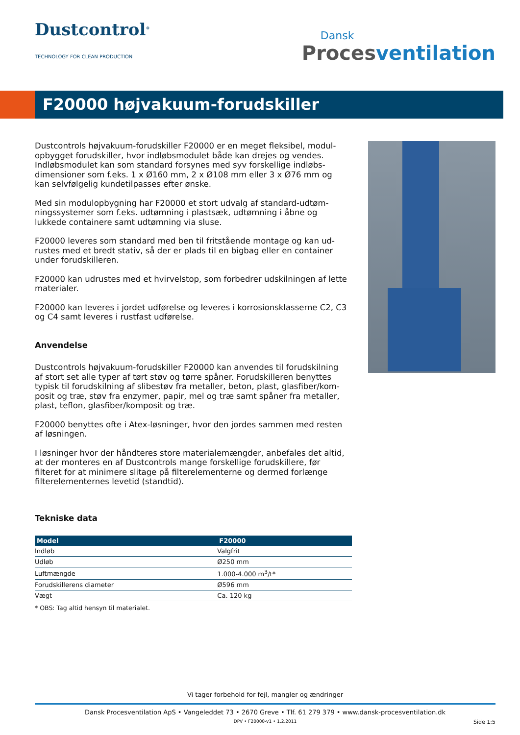Dustcontrol<sup>®</sup>
TECHNOLOGY FOR CLEAN PRODUCTION
Dansk
Procesventilation
F20000 højvakuum-forudskiller
Dustcontrols højvakuum-forudskiller F20000 er en meget fleksibel, modul-opbygget forudskiller, hvor indløbsmodulet både kan drejes og vendes. Indløbsmodulet kan som standard forsynes med syv forskellige indløbs-dimensioner som f.eks. 1 x Ø160 mm, 2 x Ø108 mm eller 3 x Ø76 mm og kan selvfølgelig kundetilpasses efter ønske.
Med sin modulopbygning har F20000 et stort udvalg af standard-udtøm-ningssystemer som f.eks. udtømning i plastsæk, udtømning i åbne og lukkede containere samt udtømning via sluse.
F20000 leveres som standard med ben til fritstående montage og kan ud-rustes med et bredt stativ, så der er plads til en bigbag eller en container under forudskilleren.
F20000 kan udrustes med et hvirvelstop, som forbedrer udskilningen af lette materialer.
F20000 kan leveres i jordet udførelse og leveres i korrosionsklasserne C2, C3 og C4 samt leveres i rustfast udførelse.
Anvendelse
Dustcontrols højvakuum-forudskiller F20000 kan anvendes til forudskilning af stort set alle typer af tørt støv og tørre spåner. Forudskilleren benyttes typisk til forudskilning af slibestøv fra metaller, beton, plast, glasfiber/kom-posit og træ, støv fra enzymer, papir, mel og træ samt spåner fra metaller, plast, teflon, glasfiber/komposit og træ.
F20000 benyttes ofte i Atex-løsninger, hvor den jordes sammen med resten af løsningen.
I løsninger hvor der håndteres store materialemængder, anbefales det altid, at der monteres en af Dustcontrols mange forskellige forudskillere, før filteret for at minimere slitage på filterelementerne og dermed forlænge filterelementernes levetid (standtid).
Tekniske data
| Model | F20000 |
| --- | --- |
| Indløb | Valgfrit |
| Udløb | Ø250 mm |
| Luftmængde | 1.000-4.000 m<sup>3</sup>/t* |
| Forudskillerens diameter | Ø596 mm |
| Vægt | Ca. 120 kg |
* OBS: Tag altid hensyn til materialet.
Vi tager forbehold for fejl, mangler og ændringer
Dansk Procesventilation ApS • Vangeleddet 73 • 2670 Greve • Tlf. 61 279 379 • www.dansk-procesventilation.dk
DPV • F20000-v1 • 1.2.2011 Side 1:5